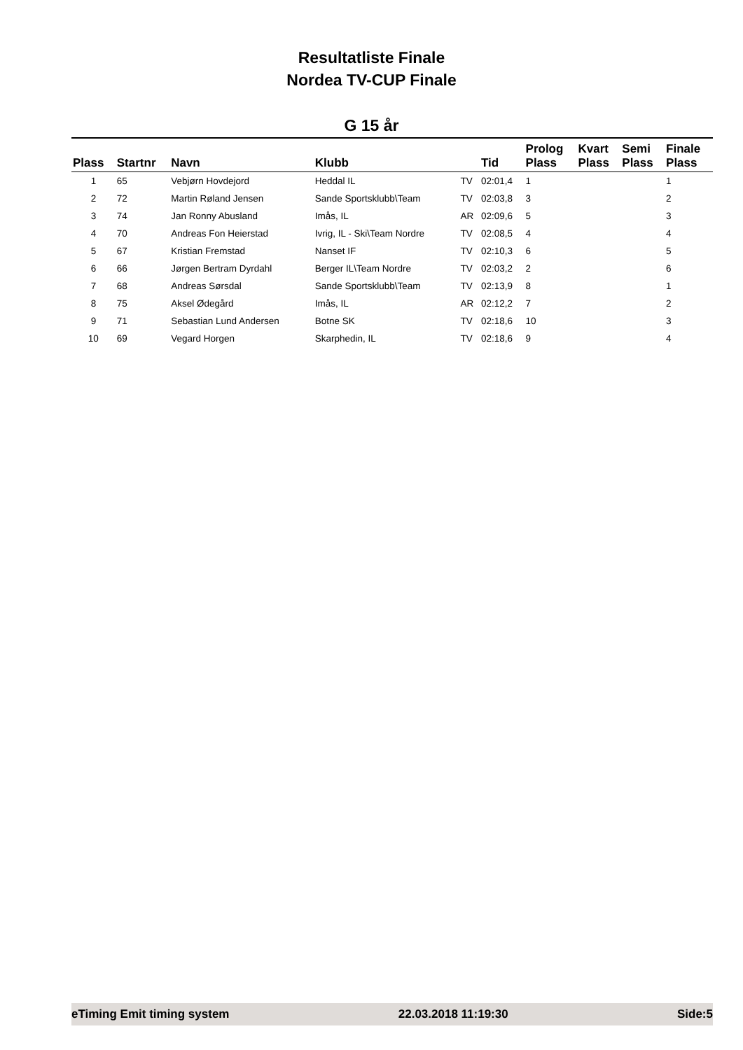Resultatliste Finale
Nordea TV-CUP Finale
G 15 år
| Plass | Startnr | Navn | Klubb | | Tid | Prolog Plass | Kvart Plass | Semi Plass | Finale Plass |
| --- | --- | --- | --- | --- | --- | --- | --- | --- | --- |
| 1 | 65 | Vebjørn Hovdejord | Heddal IL | TV | 02:01,4 | 1 | | | 1 |
| 2 | 72 | Martin Røland Jensen | Sande Sportsklubb\Team | TV | 02:03,8 | 3 | | | 2 |
| 3 | 74 | Jan Ronny Abusland | Imås, IL | AR | 02:09,6 | 5 | | | 3 |
| 4 | 70 | Andreas Fon Heierstad | Ivrig, IL - Ski\Team Nordre | TV | 02:08,5 | 4 | | | 4 |
| 5 | 67 | Kristian Fremstad | Nanset IF | TV | 02:10,3 | 6 | | | 5 |
| 6 | 66 | Jørgen Bertram Dyrdahl | Berger IL\Team Nordre | TV | 02:03,2 | 2 | | | 6 |
| 7 | 68 | Andreas Sørsdal | Sande Sportsklubb\Team | TV | 02:13,9 | 8 | | | 1 |
| 8 | 75 | Aksel Ødegård | Imås, IL | AR | 02:12,2 | 7 | | | 2 |
| 9 | 71 | Sebastian Lund Andersen | Botne SK | TV | 02:18,6 | 10 | | | 3 |
| 10 | 69 | Vegard Horgen | Skarphedin, IL | TV | 02:18,6 | 9 | | | 4 |
eTiming Emit timing system 22.03.2018 11:19:30 Side:5